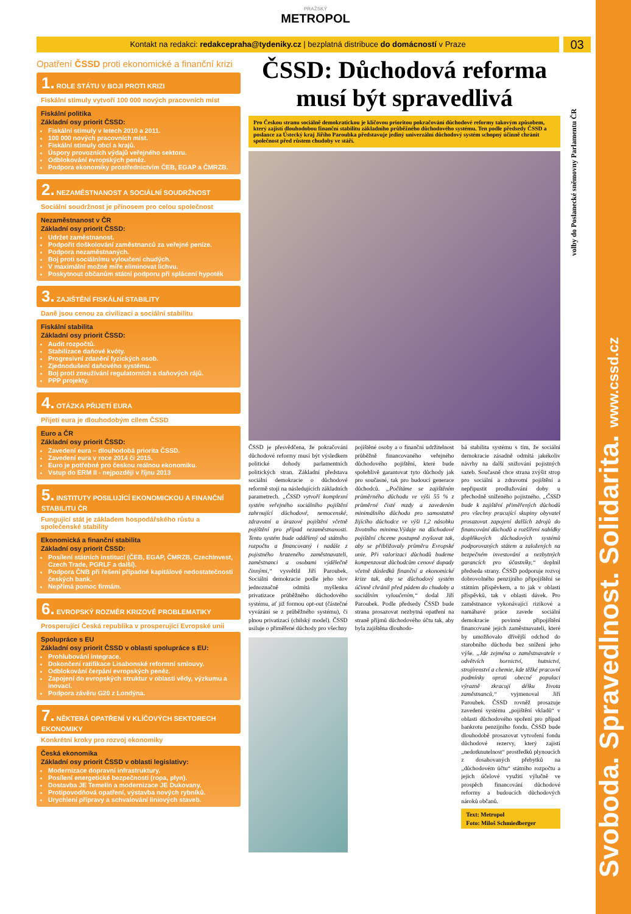PRAŽSKÝ
METROPOL
Kontakt na redakci: redakcepraha@tydeniky.cz | bezplatná distribuce do domácností v Praze 03
Svoboda. Spravedlnost. Solidarita. www.cssd.cz
volby do Poslanecké sněmovny Parlamentu ČR
Opatření ČSSD proti ekonomické a finanční krizi
1. ROLE STÁTU V BOJI PROTI KRIZI
Fiskální stimuly vytvoří 100 000 nových pracovních míst
Fiskální politika
Základní osy priorit ČSSD:
Fiskální stimuly v letech 2010 a 2011.
100 000 nových pracovních míst.
Fiskální stimuly obcí a krajů.
Úspory provozních výdajů veřejného sektoru.
Odblokování evropských peněz.
Podpora ekonomiky prostřednictvím ČEB, EGAP a ČMRZB.
2. NEZAMĚSTNANOST A SOCIÁLNÍ SOUDRŽNOST
Sociální soudržnost je přínosem pro celou společnost
Nezaměstnanost v ČR
Základní osy priorit ČSSD:
Udržet zaměstnanost.
Podpořit doškolování zaměstnanců za veřejné peníze.
Podpora nezaměstnaných.
Boj proti sociálnímu vyloučení chudých.
V maximální možné míře eliminovat lichvu.
Poskytnout občanům státní podporu při splácení hypoték
3. ZAJIŠTĚNÍ FISKÁLNÍ STABILITY
Daně jsou cenou za civilizaci a sociální stabilitu
Fiskální stabilita
Základní osy priorit ČSSD:
Audit rozpočtů.
Stabilizace daňové kvóty.
Progresivní zdanění fyzických osob.
Zjednodušení daňového systému.
Boj proti zneužívání regulatorních a daňových rájů.
PPP projekty.
4. OTÁZKA PŘIJETÍ EURA
Přijetí eura je dlouhodobým cílem ČSSD
Euro a ČR
Základní osy priorit ČSSD:
Zavedení eura – dlouhodobá priorita ČSSD.
Zavedení eura v roce 2014 či 2015.
Euro je potřebné pro českou reálnou ekonomiku.
Vstup do ERM II - nejpozději v říjnu 2013
5. INSTITUTY POSILUJÍCÍ EKONOMICKOU A FINANČNÍ STABILITU ČR
Fungující stát je základem hospodářského růstu a společenské stability
Ekonomická a finanční stabilita
Základní osy priorit ČSSD:
Posílení státních institucí (ČEB, EGAP, ČMRZB, CzechInvest, Czech Trade, PGRLF a další).
Podpora ČNB při řešení případné kapitálové nedostatečnosti českých bank.
Nepřímá pomoc firmám.
6. EVROPSKÝ ROZMĚR KRIZOVÉ PROBLEMATIKY
Prosperující Česká republika v prosperující Evropské unii
Spolupráce s EU
Základní osy priorit ČSSD v oblasti spolupráce s EU:
Prohlubování integrace.
Dokončení ratifikace Lisabonské reformní smlouvy.
Odblokování čerpání evropských peněz.
Zapojení do evropských struktur v oblasti vědy, výzkumu a inovací.
Podpora závěru G20 z Londýna.
7. NĚKTERÁ OPATŘENÍ V KLÍČOVÝCH SEKTORECH EKONOMIKY
Konkrétní kroky pro rozvoj ekonomiky
Česká ekonomika
Základní osy priorit ČSSD v oblasti legislativy:
Modernizace dopravní infrastruktury.
Posílení energetické bezpečnosti (ropa, plyn).
Dostavba JE Temelín a modernizace JE Dukovany.
Protipovodňová opatření, výstavba nových rybníků.
Urychlení přípravy a schvalování liniových staveb.
ČSSD: Důchodová reforma musí být spravedlivá
Pro Českou stranu sociálně demokratickou je klíčovou prioritou pokračování důchodové reformy takovým způsobem, který zajistí dlouhodobou finanční stabilitu základního průběžného důchodového systému. Ten podle předsedy ČSSD a poslance za Ústecký kraj Jiřího Paroubka představuje jediný univerzální důchodový systém schopný účinně chránit společnost před růstem chudoby ve stáří.
ČSSD je přesvědčena, že pokračování důchodové reformy musí být výsledkem politické dohody parlamentních politických stran. Základní představa sociální demokracie o důchodové reformě stojí na následujících základních parametrech. „ČSSD vytvoří komplexní systém veřejného sociálního pojištění zahrnující důchodové, nemocenské, zdravotní a úrazové pojištění včetně pojištění pro případ nezaměstnanosti. Tento systém bude oddělený od státního rozpočtu a financovaný i nadále z pojistného hrazeného zaměstnavateli, zaměstnanci a osobami výdělečně činnými,“ vysvětlil Jiří Paroubek. Sociální demokracie podle jeho slov jednoznačně odmítá myšlenku privatizace průběžného důchodového systému, ať již formou opt-out (částečné vyvázání se z průběžného systému), či plnou privatizací (chilský model). ČSSD usiluje o přiměřené důchody pro všechny
pojištěné osoby a o finanční udržitelnost průběžně financovaného veřejného důchodového pojištění, které bude spolehlivě garantovat tyto důchody jak pro současné, tak pro budoucí generace důchodců. „Počítáme se zajištěním průměrného důchodu ve výši 55 % z průměrné čisté mzdy a zavedením minimálního důchodu pro samostatně žijícího důchodce ve výši 1,2 násobku životního minima.Výdaje na důchodové pojištění chceme postupně zvyšovat tak, aby se přibližovaly průměru Evropské unie. Při valorizaci důchodů budeme kompenzovat důchodcům cenové dopady včetně důsledků finanční a ekonomické krize tak, aby se důchodový systém účinně chránil před pádem do chudoby a sociálním vyloučením,“ dodal Jiří Paroubek. Podle předsedy ČSSD bude strana prosazovat nezbytná opatření na straně příjmů důchodového účtu tak, aby byla zajištěna dlouhodo-
bá stabilita systému s tím, že sociální demokracie zásadně odmítá jakékoliv návrhy na další snižování pojistných sazeb. Současně chce strana zvýšit strop pro sociální a zdravotní pojištění a nepřipustit prodlužování doby u přechodně sníženého pojistného. „ČSSD bude k zajištění přiměřených důchodů pro všechny pracující skupiny obyvatel prosazovat zapojení dalších zdrojů do financování důchodů a rozšíření nabídky doplňkových důchodových systémů podporovaných státem a založených na bezpečném investování a nezbytných garancích pro účastníky,“ doplnil předseda strany. ČSSD podporuje rozvoj dobrovolného penzijního připojištění se státním příspěvkem, a to jak v oblasti příspěvků, tak v oblasti dávek. Pro zaměstnance vykonávající rizikové a namáhavé práce zavede sociální demokracie povinné připojištění financované jejich zaměstnavateli, které by umožňovalo dřívější odchod do starobního důchodu bez snížení jeho výše. „Jde zejména o zaměstnavatele v odvětvích hornictví, hutnictví, strojírenství a chemie, kde těžké pracovní podmínky oproti obecné populaci výrazně zkracují délku života zaměstnanců,“ vyjmenoval Jiří Paroubek. ČSSD rovněž prosazuje zavedení systému „pojištění vkladů“ v oblasti důchodového spoření pro případ bankrotu penzijního fondu. ČSSD bude dlouhodobě prosazovat vytvoření fondu důchodové rezervy, který zajistí „nedotknutelnost“ prostředků plynoucích z dosahovaných přebytků na „důchodovém účtu“ státního rozpočtu a jejich účelové využití výlučně ve prospěch financování důchodové reformy a budoucích důchodových nároků občanů.
Text: Metropol
Foto: Miloš Schmiedberger